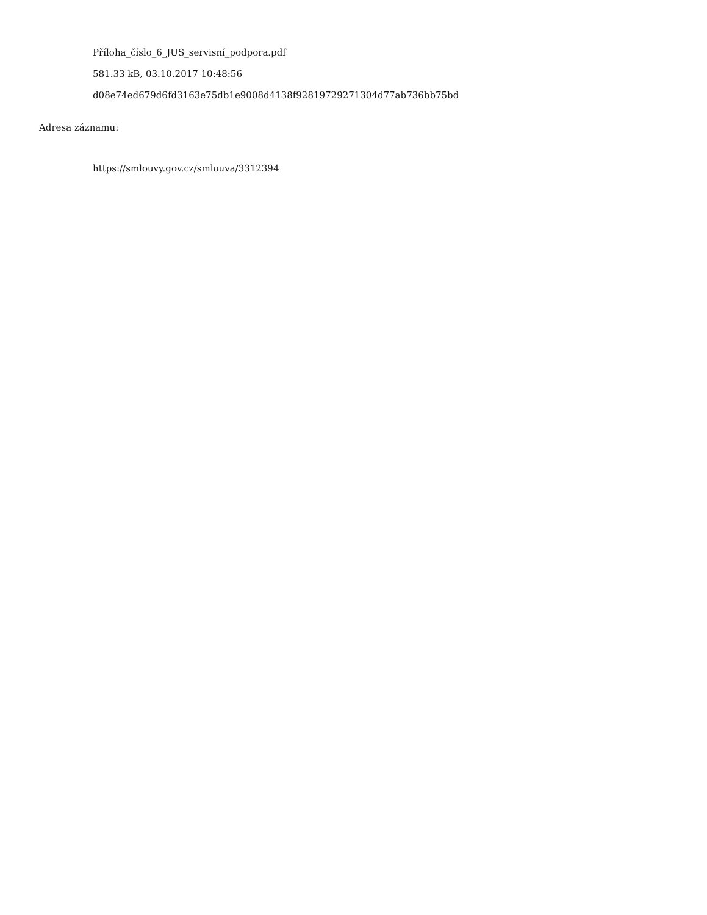Příloha_číslo_6_JUS_servisní_podpora.pdf
581.33 kB, 03.10.2017 10:48:56
d08e74ed679d6fd3163e75db1e9008d4138f92819729271304d77ab736bb75bd
Adresa záznamu:
https://smlouvy.gov.cz/smlouva/3312394